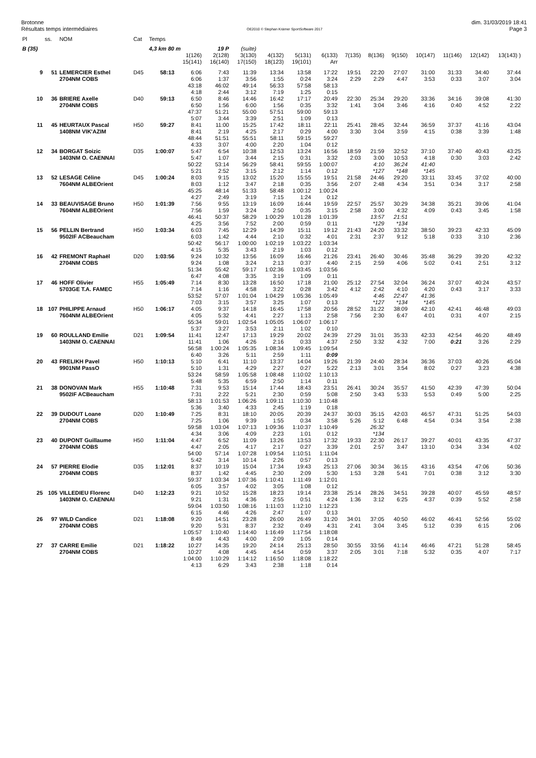Brotonne
Résultats temps intermédiaires
OE2010 © Stephan Krämer SportSoftware 2017
dim. 31/03/2019 18:41
Page 3
| Pl | ss. | NOM | Cat | Temps | | | | | | | | | | | | | |
| --- | --- | --- | --- | --- | --- | --- | --- | --- | --- | --- | --- | --- | --- | --- | --- | --- | --- |
| B (35) | | | | 4,3 km 80 m | | 19 P | (suite) | | | | | | | | | | |
| | | | | | 1(126) | 2(128) | 3(130) | 4(132) | 5(131) | 6(133) | 7(135) | 8(136) | 9(150) | 10(147) | 11(146) | 12(142) | 13(143) ) |
| | | | | | 15(141) | 16(140) | 17(150) | 18(123) | 19(101) | Arr | | | | | | | |
| 9 | 51 | LEMERCIER Esthel | D45 | 58:13 | 6:06 | 7:43 | 11:39 | 13:34 | 13:58 | 17:22 | 19:51 | 22:20 | 27:07 | 31:00 | 31:33 | 34:40 | 37:44 |
| | | 2704NM COBS | | | 6:06 | 1:37 | 3:56 | 1:55 | 0:24 | 3:24 | 2:29 | 2:29 | 4:47 | 3:53 | 0:33 | 3:07 | 3:04 |
| | | | | | 43:18 | 46:02 | 49:14 | 56:33 | 57:58 | 58:13 | | | | | | | |
| | | | | | 4:18 | 2:44 | 3:12 | 7:19 | 1:25 | 0:15 | | | | | | | |
| 10 | 36 | BRIERE Axelle | D40 | 59:13 | 6:50 | 8:46 | 14:46 | 16:42 | 17:17 | 20:49 | 22:30 | 25:34 | 29:20 | 33:36 | 34:16 | 39:08 | 41:30 |
| | | 2704NM COBS | | | 6:50 | 1:56 | 6:00 | 1:56 | 0:35 | 3:32 | 1:41 | 3:04 | 3:46 | 4:16 | 0:40 | 4:52 | 2:22 |
| | | | | | 47:37 | 51:21 | 55:00 | 57:51 | 59:00 | 59:13 | | | | | | | |
| | | | | | 5:07 | 3:44 | 3:39 | 2:51 | 1:09 | 0:13 | | | | | | | |
| 11 | 45 | HEURTAUX Pascal | H50 | 59:27 | 8:41 | 11:00 | 15:25 | 17:42 | 18:11 | 22:11 | 25:41 | 28:45 | 32:44 | 36:59 | 37:37 | 41:16 | 43:04 |
| | | 1408NM VIK'AZIM | | | 8:41 | 2:19 | 4:25 | 2:17 | 0:29 | 4:00 | 3:30 | 3:04 | 3:59 | 4:15 | 0:38 | 3:39 | 1:48 |
| | | | | | 48:44 | 51:51 | 55:51 | 58:11 | 59:15 | 59:27 | | | | | | | |
| | | | | | 4:33 | 3:07 | 4:00 | 2:20 | 1:04 | 0:12 | | | | | | | |
| 12 | 34 | BORGAT Soizic | D35 | 1:00:07 | 5:47 | 6:54 | 10:38 | 12:53 | 13:24 | 16:56 | 18:59 | 21:59 | 32:52 | 37:10 | 37:40 | 40:43 | 43:25 |
| | | 1403NM O. CAENNAI | | | 5:47 | 1:07 | 3:44 | 2:15 | 0:31 | 3:32 | 2:03 | 3:00 | 10:53 | 4:18 | 0:30 | 3:03 | 2:42 |
| | | | | | 50:22 | 53:14 | 56:29 | 58:41 | 59:55 | 1:00:07 | | 4:10 | 36:24 | 41:40 | | | |
| | | | | | 5:21 | 2:52 | 3:15 | 2:12 | 1:14 | 0:12 | | *127 | *148 | *145 | | | |
| 13 | 52 | LESAGE Céline | D45 | 1:00:24 | 8:03 | 9:15 | 13:02 | 15:20 | 15:55 | 19:51 | 21:58 | 24:46 | 29:20 | 33:11 | 33:45 | 37:02 | 40:00 |
| | | 7604NM ALBEOrient | | | 8:03 | 1:12 | 3:47 | 2:18 | 0:35 | 3:56 | 2:07 | 2:48 | 4:34 | 3:51 | 0:34 | 3:17 | 2:58 |
| | | | | | 45:25 | 48:14 | 51:33 | 58:48 | 1:00:12 | 1:00:24 | | | | | | | |
| | | | | | 4:27 | 2:49 | 3:19 | 7:15 | 1:24 | 0:12 | | | | | | | |
| 14 | 33 | BEAUVISAGE Bruno | H50 | 1:01:39 | 7:56 | 9:55 | 13:19 | 16:09 | 16:44 | 19:59 | 22:57 | 25:57 | 30:29 | 34:38 | 35:21 | 39:06 | 41:04 |
| | | 7604NM ALBEOrient | | | 7:56 | 1:59 | 3:24 | 2:50 | 0:35 | 3:15 | 2:58 | 3:00 | 4:32 | 4:09 | 0:43 | 3:45 | 1:58 |
| | | | | | 46:41 | 50:37 | 58:29 | 1:00:29 | 1:01:28 | 1:01:39 | | 13:57 | 21:51 | | | | |
| | | | | | 4:25 | 3:56 | 7:52 | 2:00 | 0:59 | 0:11 | | *129 | *134 | | | | |
| 15 | 56 | PELLIN Bertrand | H50 | 1:03:34 | 6:03 | 7:45 | 12:29 | 14:39 | 15:11 | 19:12 | 21:43 | 24:20 | 33:32 | 38:50 | 39:23 | 42:33 | 45:09 |
| | | 9502IF ACBeaucham | | | 6:03 | 1:42 | 4:44 | 2:10 | 0:32 | 4:01 | 2:31 | 2:37 | 9:12 | 5:18 | 0:33 | 3:10 | 2:36 |
| | | | | | 50:42 | 56:17 | 1:00:00 | 1:02:19 | 1:03:22 | 1:03:34 | | | | | | | |
| | | | | | 4:15 | 5:35 | 3:43 | 2:19 | 1:03 | 0:12 | | | | | | | |
| 16 | 42 | FREMONT Raphaël | D20 | 1:03:56 | 9:24 | 10:32 | 13:56 | 16:09 | 16:46 | 21:26 | 23:41 | 26:40 | 30:46 | 35:48 | 36:29 | 39:20 | 42:32 |
| | | 2704NM COBS | | | 9:24 | 1:08 | 3:24 | 2:13 | 0:37 | 4:40 | 2:15 | 2:59 | 4:06 | 5:02 | 0:41 | 2:51 | 3:12 |
| | | | | | 51:34 | 55:42 | 59:17 | 1:02:36 | 1:03:45 | 1:03:56 | | | | | | | |
| | | | | | 6:47 | 4:08 | 3:35 | 3:19 | 1:09 | 0:11 | | | | | | | |
| 17 | 46 | HOFF Olivier | H55 | 1:05:49 | 7:14 | 8:30 | 13:28 | 16:50 | 17:18 | 21:00 | 25:12 | 27:54 | 32:04 | 36:24 | 37:07 | 40:24 | 43:57 |
| | | 5703GE T.A. FAMEC | | | 7:14 | 1:16 | 4:58 | 3:22 | 0:28 | 3:42 | 4:12 | 2:42 | 4:10 | 4:20 | 0:43 | 3:17 | 3:33 |
| | | | | | 53:52 | 57:07 | 1:01:04 | 1:04:29 | 1:05:36 | 1:05:49 | | 4:46 | 22:47 | 41:36 | | | |
| | | | | | 7:03 | 3:15 | 3:57 | 3:25 | 1:07 | 0:13 | | *127 | *134 | *145 | | | |
| 18 | 107 | PHILIPPE Arnaud | H50 | 1:06:17 | 4:05 | 9:37 | 14:18 | 16:45 | 17:58 | 20:56 | 28:52 | 31:22 | 38:09 | 42:10 | 42:41 | 46:48 | 49:03 |
| | | 7604NM ALBEOrient | | | 4:05 | 5:32 | 4:41 | 2:27 | 1:13 | 2:58 | 7:56 | 2:30 | 6:47 | 4:01 | 0:31 | 4:07 | 2:15 |
| | | | | | 55:34 | 59:01 | 1:02:54 | 1:05:05 | 1:06:07 | 1:06:17 | | | | | | | |
| | | | | | 5:37 | 3:27 | 3:53 | 2:11 | 1:02 | 0:10 | | | | | | | |
| 19 | 60 | ROULLAND Emilie | D21 | 1:09:54 | 11:41 | 12:47 | 17:13 | 19:29 | 20:02 | 24:39 | 27:29 | 31:01 | 35:33 | 42:33 | 42:54 | 46:20 | 48:49 |
| | | 1403NM O. CAENNAI | | | 11:41 | 1:06 | 4:26 | 2:16 | 0:33 | 4:37 | 2:50 | 3:32 | 4:32 | 7:00 | 0:21 | 3:26 | 2:29 |
| | | | | | 56:58 | 1:00:24 | 1:05:35 | 1:08:34 | 1:09:45 | 1:09:54 | | | | | | | |
| | | | | | 6:40 | 3:26 | 5:11 | 2:59 | 1:11 | 0:09 | | | | | | | |
| 20 | 43 | FRELIKH Pavel | H50 | 1:10:13 | 5:10 | 6:41 | 11:10 | 13:37 | 14:04 | 19:26 | 21:39 | 24:40 | 28:34 | 36:36 | 37:03 | 40:26 | 45:04 |
| | | 9901NM PassO | | | 5:10 | 1:31 | 4:29 | 2:27 | 0:27 | 5:22 | 2:13 | 3:01 | 3:54 | 8:02 | 0:27 | 3:23 | 4:38 |
| | | | | | 53:24 | 58:59 | 1:05:58 | 1:08:48 | 1:10:02 | 1:10:13 | | | | | | | |
| | | | | | 5:48 | 5:35 | 6:59 | 2:50 | 1:14 | 0:11 | | | | | | | |
| 21 | 38 | DONOVAN Mark | H55 | 1:10:48 | 7:31 | 9:53 | 15:14 | 17:44 | 18:43 | 23:51 | 26:41 | 30:24 | 35:57 | 41:50 | 42:39 | 47:39 | 50:04 |
| | | 9502IF ACBeaucham | | | 7:31 | 2:22 | 5:21 | 2:30 | 0:59 | 5:08 | 2:50 | 3:43 | 5:33 | 5:53 | 0:49 | 5:00 | 2:25 |
| | | | | | 58:13 | 1:01:53 | 1:06:26 | 1:09:11 | 1:10:30 | 1:10:48 | | | | | | | |
| | | | | | 5:36 | 3:40 | 4:33 | 2:45 | 1:19 | 0:18 | | | | | | | |
| 22 | 39 | DUDOUT Loane | D20 | 1:10:49 | 7:25 | 8:31 | 18:10 | 20:05 | 20:39 | 24:37 | 30:03 | 35:15 | 42:03 | 46:57 | 47:31 | 51:25 | 54:03 |
| | | 2704NM COBS | | | 7:25 | 1:06 | 9:39 | 1:55 | 0:34 | 3:58 | 5:26 | 5:12 | 6:48 | 4:54 | 0:34 | 3:54 | 2:38 |
| | | | | | 59:58 | 1:03:04 | 1:07:13 | 1:09:36 | 1:10:37 | 1:10:49 | | 26:32 | | | | | |
| | | | | | 4:34 | 3:06 | 4:09 | 2:23 | 1:01 | 0:12 | | *134 | | | | | |
| 23 | 40 | DUPONT Guillaume | H50 | 1:11:04 | 4:47 | 6:52 | 11:09 | 13:26 | 13:53 | 17:32 | 19:33 | 22:30 | 26:17 | 39:27 | 40:01 | 43:35 | 47:37 |
| | | 2704NM COBS | | | 4:47 | 2:05 | 4:17 | 2:17 | 0:27 | 3:39 | 2:01 | 2:57 | 3:47 | 13:10 | 0:34 | 3:34 | 4:02 |
| | | | | | 54:00 | 57:14 | 1:07:28 | 1:09:54 | 1:10:51 | 1:11:04 | | | | | | | |
| | | | | | 5:42 | 3:14 | 10:14 | 2:26 | 0:57 | 0:13 | | | | | | | |
| 24 | 57 | PIERRE Elodie | D35 | 1:12:01 | 8:37 | 10:19 | 15:04 | 17:34 | 19:43 | 25:13 | 27:06 | 30:34 | 36:15 | 43:16 | 43:54 | 47:06 | 50:36 |
| | | 2704NM COBS | | | 8:37 | 1:42 | 4:45 | 2:30 | 2:09 | 5:30 | 1:53 | 3:28 | 5:41 | 7:01 | 0:38 | 3:12 | 3:30 |
| | | | | | 59:37 | 1:03:34 | 1:07:36 | 1:10:41 | 1:11:49 | 1:12:01 | | | | | | | |
| | | | | | 6:05 | 3:57 | 4:02 | 3:05 | 1:08 | 0:12 | | | | | | | |
| 25 | 105 | VILLEDIEU Florenc | D40 | 1:12:23 | 9:21 | 10:52 | 15:28 | 18:23 | 19:14 | 23:38 | 25:14 | 28:26 | 34:51 | 39:28 | 40:07 | 45:59 | 48:57 |
| | | 1403NM O. CAENNAI | | | 9:21 | 1:31 | 4:36 | 2:55 | 0:51 | 4:24 | 1:36 | 3:12 | 6:25 | 4:37 | 0:39 | 5:52 | 2:58 |
| | | | | | 59:04 | 1:03:50 | 1:08:16 | 1:11:03 | 1:12:10 | 1:12:23 | | | | | | | |
| | | | | | 6:15 | 4:46 | 4:26 | 2:47 | 1:07 | 0:13 | | | | | | | |
| 26 | 97 | WILD Candice | D21 | 1:18:08 | 9:20 | 14:51 | 23:28 | 26:00 | 26:49 | 31:20 | 34:01 | 37:05 | 40:50 | 46:02 | 46:41 | 52:56 | 55:02 |
| | | 2704NM COBS | | | 9:20 | 5:31 | 8:37 | 2:32 | 0:49 | 4:31 | 2:41 | 3:04 | 3:45 | 5:12 | 0:39 | 6:15 | 2:06 |
| | | | | | 1:05:57 | 1:10:40 | 1:14:40 | 1:16:49 | 1:17:54 | 1:18:08 | | | | | | | |
| | | | | | 8:49 | 4:43 | 4:00 | 2:09 | 1:05 | 0:14 | | | | | | | |
| 27 | 37 | CARRE Emilie | D21 | 1:18:22 | 10:27 | 14:35 | 19:20 | 24:14 | 25:13 | 28:50 | 30:55 | 33:56 | 41:14 | 46:46 | 47:21 | 51:28 | 58:45 |
| | | 2704NM COBS | | | 10:27 | 4:08 | 4:45 | 4:54 | 0:59 | 3:37 | 2:05 | 3:01 | 7:18 | 5:32 | 0:35 | 4:07 | 7:17 |
| | | | | | 1:04:00 | 1:10:29 | 1:14:12 | 1:16:50 | 1:18:08 | 1:18:22 | | | | | | | |
| | | | | | 4:13 | 6:29 | 3:43 | 2:38 | 1:18 | 0:14 | | | | | | | |